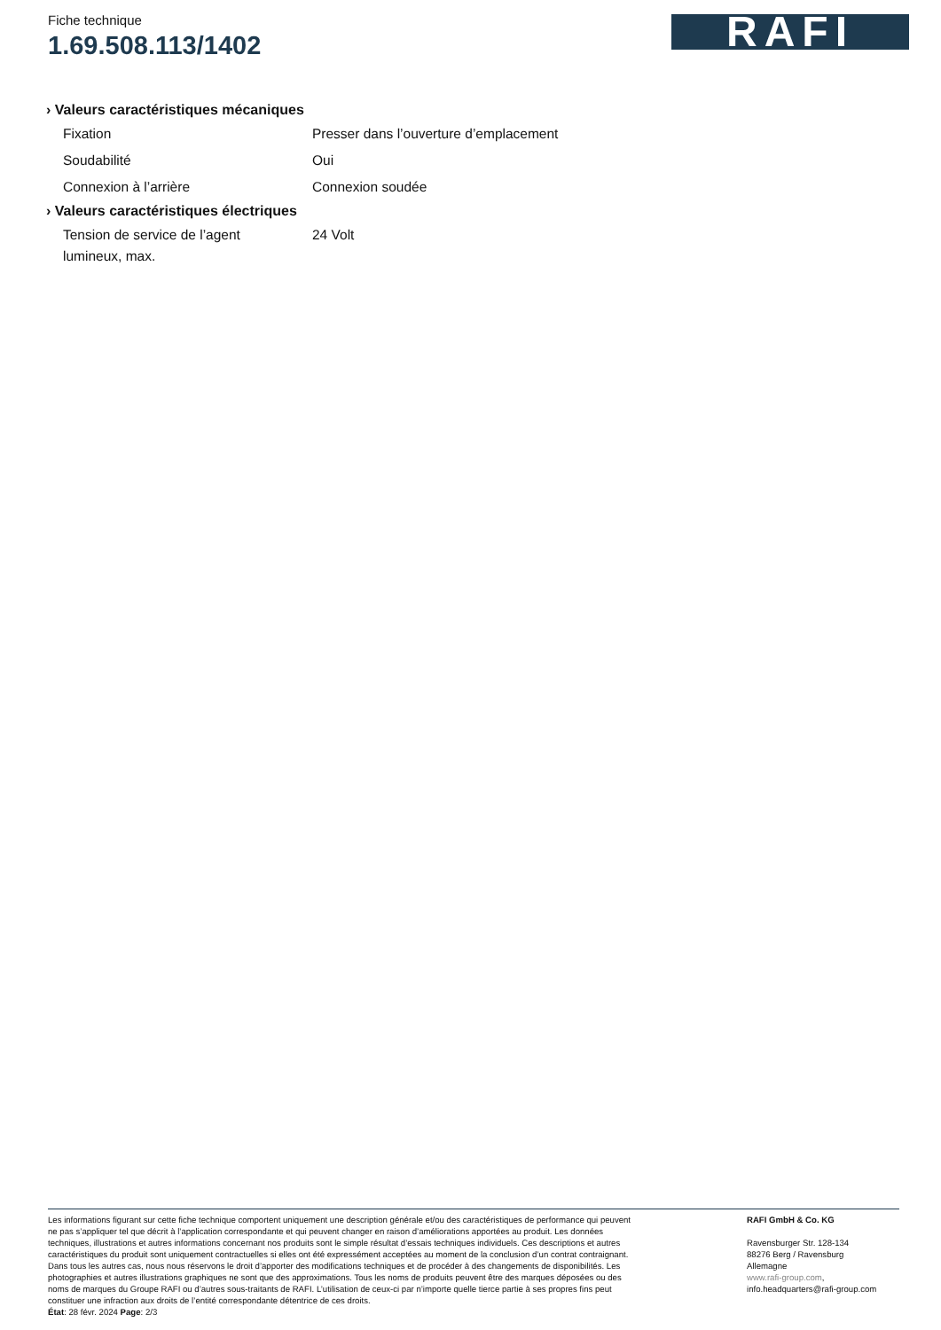Fiche technique
1.69.508.113/1402
RAFI
› Valeurs caractéristiques mécaniques
| Fixation | Presser dans l’ouverture d’emplacement |
| Soudabilité | Oui |
| Connexion à l’arrière | Connexion soudée |
› Valeurs caractéristiques électriques
| Tension de service de l’agent lumineux, max. | 24 Volt |
Les informations figurant sur cette fiche technique comportent uniquement une description générale et/ou des caractéristiques de performance qui peuvent ne pas s’appliquer tel que décrit à l’application correspondante et qui peuvent changer en raison d’améliorations apportées au produit. Les données techniques, illustrations et autres informations concernant nos produits sont le simple résultat d’essais techniques individuels. Ces descriptions et autres caractéristiques du produit sont uniquement contractuelles si elles ont été expressément acceptées au moment de la conclusion d’un contrat contraignant. Dans tous les autres cas, nous nous réservons le droit d’apporter des modifications techniques et de procéder à des changements de disponibilités. Les photographies et autres illustrations graphiques ne sont que des approximations. Tous les noms de produits peuvent être des marques déposées ou des noms de marques du Groupe RAFI ou d’autres sous-traitants de RAFI. L’utilisation de ceux-ci par n’importe quelle tierce partie à ses propres fins peut constituer une infraction aux droits de l’entité correspondante détentrice de ces droits.
État: 28 févr. 2024 Page: 2/3
RAFI GmbH & Co. KG
Ravensburger Str. 128-134
88276 Berg / Ravensburg
Allemagne
www.rafi-group.com,
info.headquarters@rafi-group.com